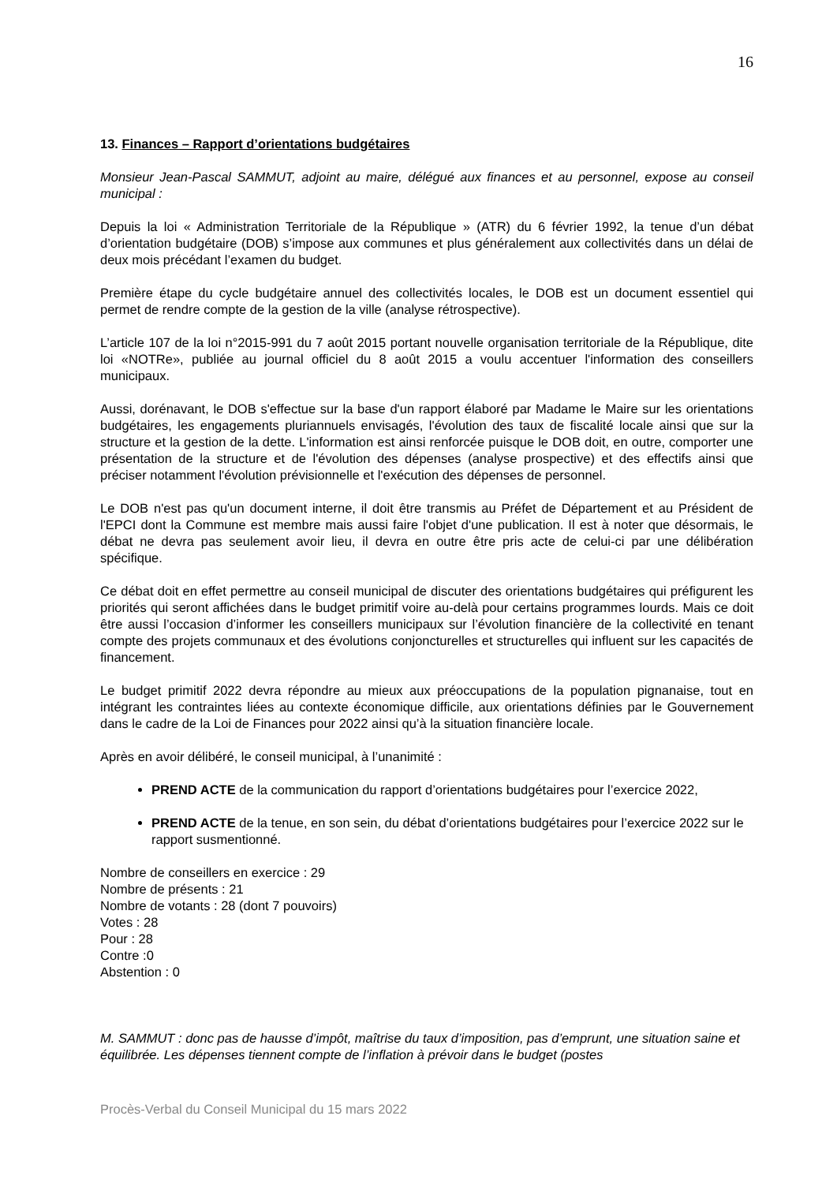16
13. Finances – Rapport d’orientations budgétaires
Monsieur Jean-Pascal SAMMUT, adjoint au maire, délégué aux finances et au personnel, expose au conseil municipal :
Depuis la loi « Administration Territoriale de la République » (ATR) du 6 février 1992, la tenue d’un débat d’orientation budgétaire (DOB) s’impose aux communes et plus généralement aux collectivités dans un délai de deux mois précédant l’examen du budget.
Première étape du cycle budgétaire annuel des collectivités locales, le DOB est un document essentiel qui permet de rendre compte de la gestion de la ville (analyse rétrospective).
L’article 107 de la loi n°2015-991 du 7 août 2015 portant nouvelle organisation territoriale de la République, dite loi «NOTRe», publiée au journal officiel du 8 août 2015 a voulu accentuer l'information des conseillers municipaux.
Aussi, dorénavant, le DOB s'effectue sur la base d'un rapport élaboré par Madame le Maire sur les orientations budgétaires, les engagements pluriannuels envisagés, l'évolution des taux de fiscalité locale ainsi que sur la structure et la gestion de la dette. L'information est ainsi renforcée puisque le DOB doit, en outre, comporter une présentation de la structure et de l'évolution des dépenses (analyse prospective) et des effectifs ainsi que préciser notamment l'évolution prévisionnelle et l'exécution des dépenses de personnel.
Le DOB n'est pas qu'un document interne, il doit être transmis au Préfet de Département et au Président de l'EPCI dont la Commune est membre mais aussi faire l'objet d'une publication. Il est à noter que désormais, le débat ne devra pas seulement avoir lieu, il devra en outre être pris acte de celui-ci par une délibération spécifique.
Ce débat doit en effet permettre au conseil municipal de discuter des orientations budgétaires qui préfigurent les priorités qui seront affichées dans le budget primitif voire au-delà pour certains programmes lourds. Mais ce doit être aussi l’occasion d’informer les conseillers municipaux sur l’évolution financière de la collectivité en tenant compte des projets communaux et des évolutions conjoncturelles et structurelles qui influent sur les capacités de financement.
Le budget primitif 2022 devra répondre au mieux aux préoccupations de la population pignanaise, tout en intégrant les contraintes liées au contexte économique difficile, aux orientations définies par le Gouvernement dans le cadre de la Loi de Finances pour 2022 ainsi qu’à la situation financière locale.
Après en avoir délibéré, le conseil municipal, à l’unanimité :
PREND ACTE de la communication du rapport d’orientations budgétaires pour l’exercice 2022,
PREND ACTE de la tenue, en son sein, du débat d’orientations budgétaires pour l’exercice 2022 sur le rapport susmentionné.
Nombre de conseillers en exercice : 29
Nombre de présents : 21
Nombre de votants : 28 (dont 7 pouvoirs)
Votes : 28
Pour : 28
Contre :0
Abstention : 0
M. SAMMUT : donc pas de hausse d’impôt, maîtrise du taux d’imposition, pas d’emprunt, une situation saine et équilibrée. Les dépenses tiennent compte de l’inflation à prévoir dans le budget (postes
Procès-Verbal du Conseil Municipal du 15 mars 2022